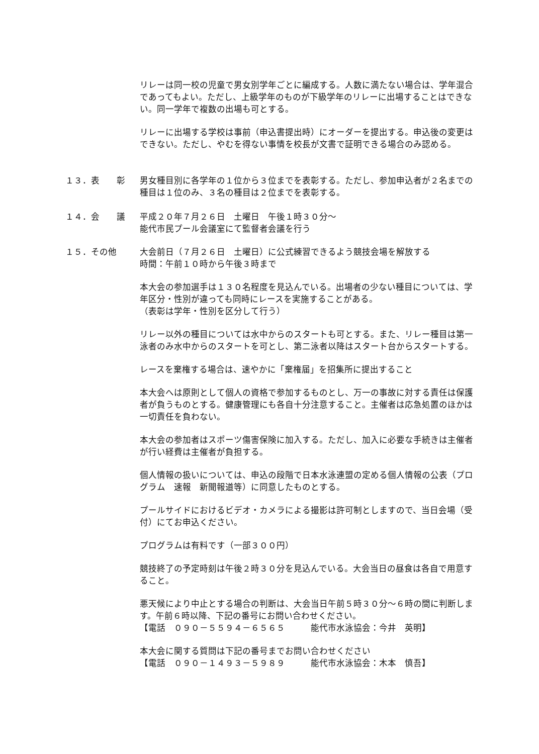リレーは同一校の児童で男女別学年ごとに編成する。人数に満たない場合は、学年混合であってもよい。ただし、上級学年のものが下級学年のリレーに出場することはできない。同一学年で複数の出場も可とする。
リレーに出場する学校は事前（申込書提出時）にオーダーを提出する。申込後の変更はできない。ただし、やむを得ない事情を校長が文書で証明できる場合のみ認める。
１３．表　　彰 男女種目別に各学年の１位から３位までを表彰する。ただし、参加申込者が２名までの種目は１位のみ、３名の種目は２位までを表彰する。
１４．会　　議 平成２０年７月２６日　土曜日　午後１時３０分～
能代市民プール会議室にて監督者会議を行う
１５．その他 大会前日（７月２６日　土曜日）に公式練習できるよう競技会場を解放する
時間：午前１０時から午後３時まで
本大会の参加選手は１３０名程度を見込んでいる。出場者の少ない種目については、学年区分・性別が違っても同時にレースを実施することがある。
（表彰は学年・性別を区分して行う）
リレー以外の種目については水中からのスタートも可とする。また、リレー種目は第一泳者のみ水中からのスタートを可とし、第二泳者以降はスタート台からスタートする。
レースを棄権する場合は、速やかに「棄権届」を招集所に提出すること
本大会へは原則として個人の資格で参加するものとし、万一の事故に対する責任は保護者が負うものとする。健康管理にも各自十分注意すること。主催者は応急処置のほかは一切責任を負わない。
本大会の参加者はスポーツ傷害保険に加入する。ただし、加入に必要な手続きは主催者が行い経費は主催者が負担する。
個人情報の扱いについては、申込の段階で日本水泳連盟の定める個人情報の公表（プログラム　速報　新聞報道等）に同意したものとする。
プールサイドにおけるビデオ・カメラによる撮影は許可制としますので、当日会場（受付）にてお申込ください。
プログラムは有料です（一部３００円）
競技終了の予定時刻は午後２時３０分を見込んでいる。大会当日の昼食は各自で用意すること。
悪天候により中止とする場合の判断は、大会当日午前５時３０分～６時の間に判断します。午前６時以降、下記の番号にお問い合わせください。
【電話　０９０－５５９４－６５６５　　　能代市水泳協会：今井　英明】
本大会に関する質問は下記の番号までお問い合わせください
【電話　０９０－１４９３－５９８９　　　能代市水泳協会：木本　慎吾】